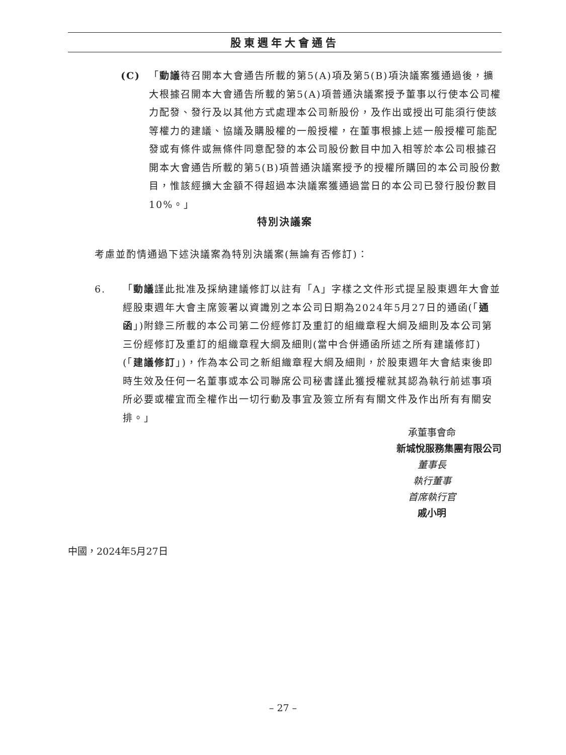股東週年大會通告
(C) 「動議待召開本大會通告所載的第5(A)項及第5(B)項決議案獲通過後，擴大根據召開本大會通告所載的第5(A)項普通決議案授予董事以行使本公司權力配發、發行及以其他方式處理本公司新股份，及作出或授出可能須行使該等權力的建議、協議及購股權的一般授權，在董事根據上述一般授權可能配發或有條件或無條件同意配發的本公司股份數目中加入相等於本公司根據召開本大會通告所載的第5(B)項普通決議案授予的授權所購回的本公司股份數目，惟該經擴大金額不得超過本決議案獲通過當日的本公司已發行股份數目10%。」
特別決議案
考慮並酌情通過下述決議案為特別決議案(無論有否修訂)：
6. 「動議謹此批准及採納建議修訂以註有「A」字樣之文件形式提呈股東週年大會並經股東週年大會主席簽署以資識別之本公司日期為2024年5月27日的通函(「通函」)附錄三所載的本公司第二份經修訂及重訂的組織章程大綱及細則及本公司第三份經修訂及重訂的組織章程大綱及細則(當中合併通函所述之所有建議修訂)(「建議修訂」)，作為本公司之新組織章程大綱及細則，於股東週年大會結束後即時生效及任何一名董事或本公司聯席公司秘書謹此獲授權就其認為執行前述事項所必要或權宜而全權作出一切行動及事宜及簽立所有有關文件及作出所有有關安排。」
承董事會命
新城悅服務集團有限公司
董事長
執行董事
首席執行官
戚小明
中國，2024年5月27日
– 27 –